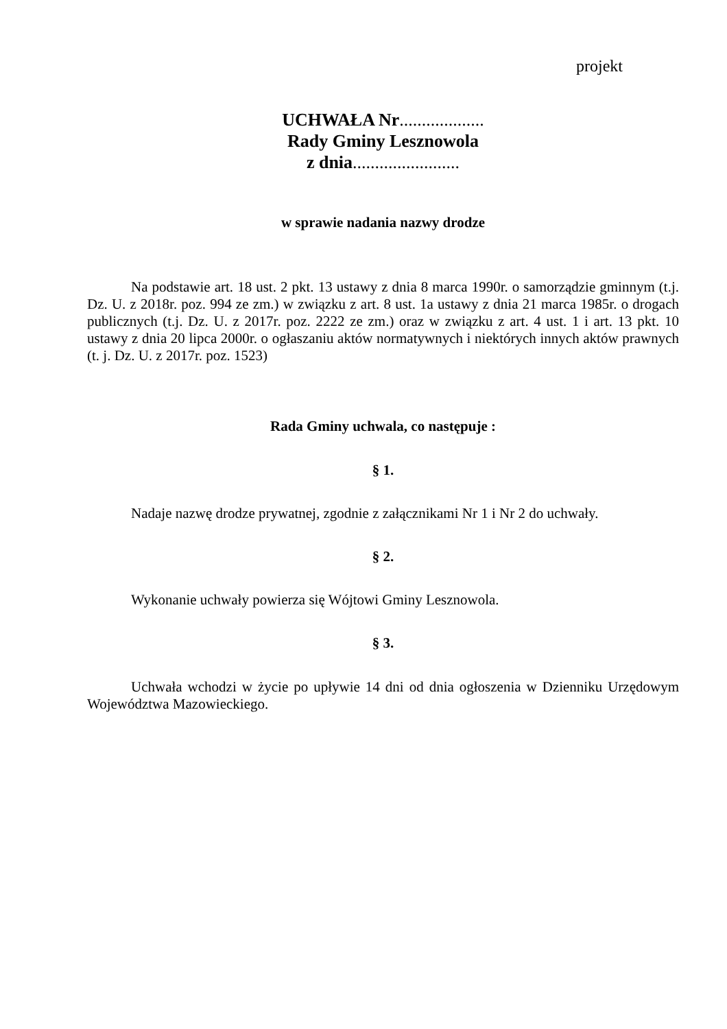projekt
UCHWAŁA Nr...................
Rady Gminy Lesznowola
z dnia........................
w sprawie nadania nazwy drodze
Na podstawie art. 18 ust. 2 pkt. 13 ustawy z dnia 8 marca 1990r. o samorządzie gminnym (t.j. Dz. U. z 2018r. poz. 994 ze zm.) w związku z art. 8 ust. 1a ustawy z dnia 21 marca 1985r. o drogach publicznych (t.j. Dz. U. z 2017r. poz. 2222 ze zm.) oraz w związku z art. 4 ust. 1 i art. 13 pkt. 10 ustawy z dnia 20 lipca 2000r. o ogłaszaniu aktów normatywnych i niektórych innych aktów prawnych (t. j. Dz. U. z 2017r. poz. 1523)
Rada Gminy uchwala, co następuje :
§ 1.
Nadaje nazwę drodze prywatnej, zgodnie z załącznikami Nr 1 i Nr 2 do uchwały.
§ 2.
Wykonanie uchwały powierza się Wójtowi Gminy Lesznowola.
§ 3.
Uchwała wchodzi w życie po upływie 14 dni od dnia ogłoszenia w Dzienniku Urzędowym Województwa Mazowieckiego.